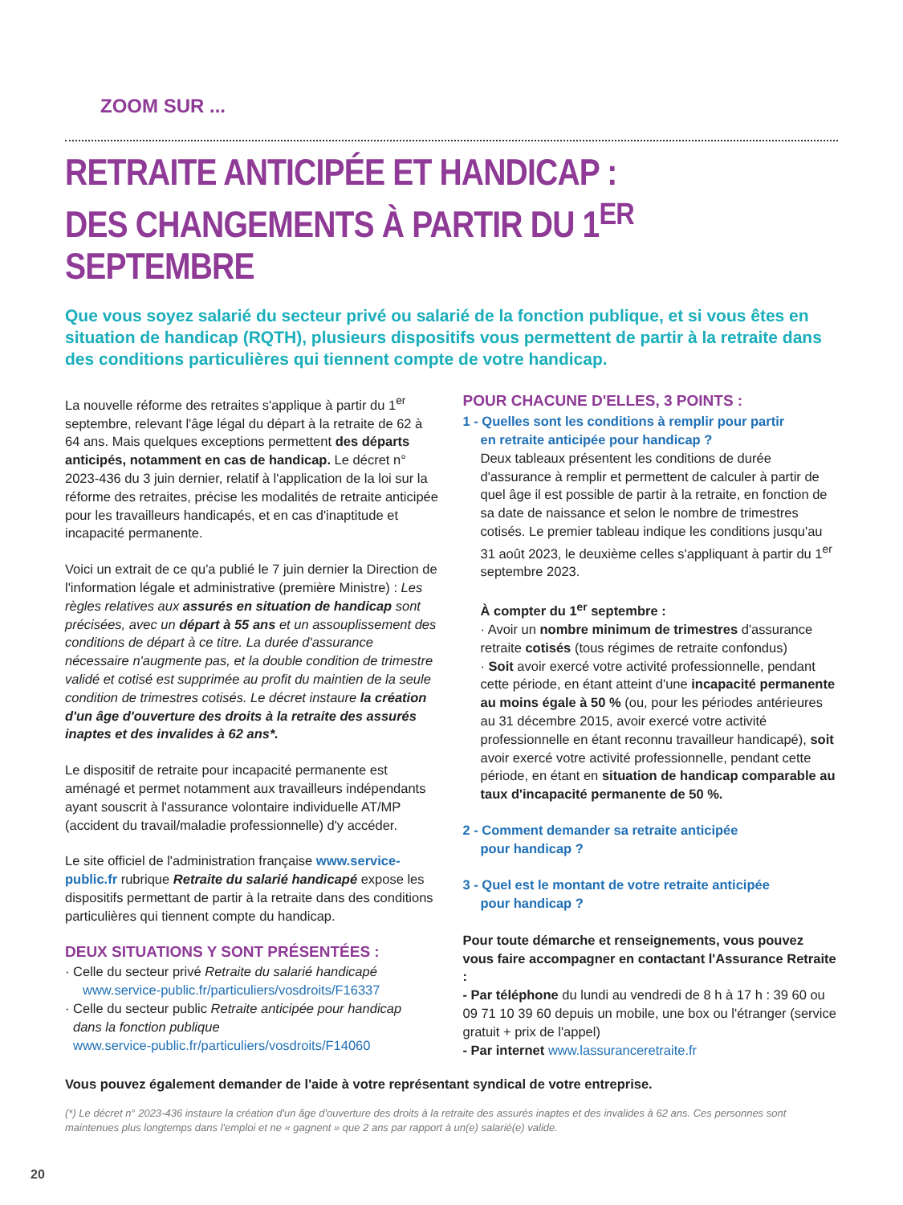ZOOM SUR ...
RETRAITE ANTICIPÉE ET HANDICAP :
DES CHANGEMENTS À PARTIR DU 1<sup>ER</sup> SEPTEMBRE
Que vous soyez salarié du secteur privé ou salarié de la fonction publique, et si vous êtes en situation de handicap (RQTH), plusieurs dispositifs vous permettent de partir à la retraite dans des conditions particulières qui tiennent compte de votre handicap.
La nouvelle réforme des retraites s'applique à partir du 1<sup>er</sup> septembre, relevant l'âge légal du départ à la retraite de 62 à 64 ans. Mais quelques exceptions permettent des départs anticipés, notamment en cas de handicap. Le décret n° 2023-436 du 3 juin dernier, relatif à l'application de la loi sur la réforme des retraites, précise les modalités de retraite anticipée pour les travailleurs handicapés, et en cas d'inaptitude et incapacité permanente.
Voici un extrait de ce qu'a publié le 7 juin dernier la Direction de l'information légale et administrative (première Ministre) : Les règles relatives aux assurés en situation de handicap sont précisées, avec un départ à 55 ans et un assouplissement des conditions de départ à ce titre. La durée d'assurance nécessaire n'augmente pas, et la double condition de trimestre validé et cotisé est supprimée au profit du maintien de la seule condition de trimestres cotisés. Le décret instaure la création d'un âge d'ouverture des droits à la retraite des assurés inaptes et des invalides à 62 ans*.
Le dispositif de retraite pour incapacité permanente est aménagé et permet notamment aux travailleurs indépendants ayant souscrit à l'assurance volontaire individuelle AT/MP (accident du travail/maladie professionnelle) d'y accéder.
Le site officiel de l'administration française www.service-public.fr rubrique Retraite du salarié handicapé expose les dispositifs permettant de partir à la retraite dans des conditions particulières qui tiennent compte du handicap.
DEUX SITUATIONS Y SONT PRÉSENTÉES :
· Celle du secteur privé Retraite du salarié handicapé
www.service-public.fr/particuliers/vosdroits/F16337
· Celle du secteur public Retraite anticipée pour handicap
dans la fonction publique
www.service-public.fr/particuliers/vosdroits/F14060
POUR CHACUNE D'ELLES, 3 POINTS :
1 - Quelles sont les conditions à remplir pour partir
en retraite anticipée pour handicap ?
Deux tableaux présentent les conditions de durée d'assurance à remplir et permettent de calculer à partir de quel âge il est possible de partir à la retraite, en fonction de sa date de naissance et selon le nombre de trimestres cotisés. Le premier tableau indique les conditions jusqu'au 31 août 2023, le deuxième celles s'appliquant à partir du 1<sup>er</sup> septembre 2023.
À compter du 1<sup>er</sup> septembre :
· Avoir un nombre minimum de trimestres d'assurance retraite cotisés (tous régimes de retraite confondus)
· Soit avoir exercé votre activité professionnelle, pendant cette période, en étant atteint d'une incapacité permanente au moins égale à 50 % (ou, pour les périodes antérieures au 31 décembre 2015, avoir exercé votre activité professionnelle en étant reconnu travailleur handicapé), soit avoir exercé votre activité professionnelle, pendant cette période, en étant en situation de handicap comparable au taux d'incapacité permanente de 50 %.
2 - Comment demander sa retraite anticipée
pour handicap ?
3 - Quel est le montant de votre retraite anticipée
pour handicap ?
Pour toute démarche et renseignements, vous pouvez vous faire accompagner en contactant l'Assurance Retraite :
- Par téléphone du lundi au vendredi de 8 h à 17 h : 39 60 ou 09 71 10 39 60 depuis un mobile, une box ou l'étranger (service gratuit + prix de l'appel)
- Par internet www.lassuranceretraite.fr
Vous pouvez également demander de l'aide à votre représentant syndical de votre entreprise.
(*) Le décret n° 2023-436 instaure la création d'un âge d'ouverture des droits à la retraite des assurés inaptes et des invalides à 62 ans. Ces personnes sont maintenues plus longtemps dans l'emploi et ne « gagnent » que 2 ans par rapport à un(e) salarié(e) valide.
20